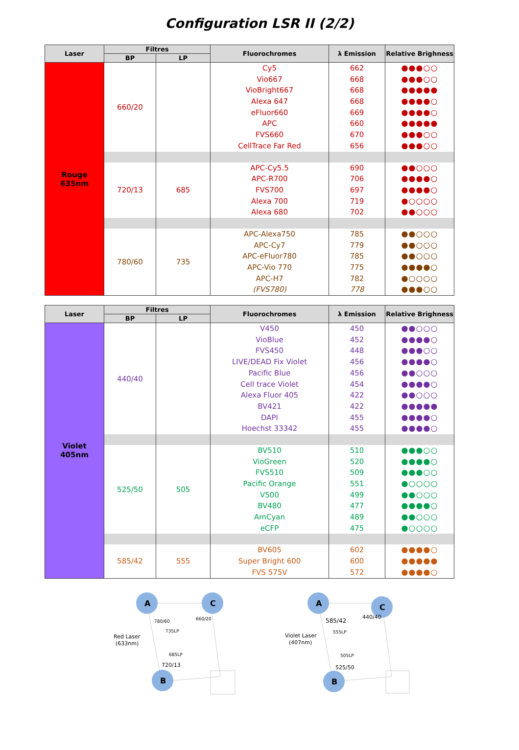Configuration LSR II (2/2)
| Laser | Filtres | | Fluorochromes | λ Emission | Relative Brighness |
| --- | --- | --- | --- | --- | --- |
| | BP | LP | | | |
| Rouge 635nm | 660/20 | | Cy5 Vio667 VioBright667 Alexa 647 eFluor660 APC FVS660 CellTrace Far Red | 662 668 668 668 669 660 670 656 | ●●●○○ ●●●○○ ●●●●● ●●●●○ ●●●●○ ●●●●● ●●●○○ ●●●○○ |
| | 720/13 | 685 | APC-Cy5.5 APC-R700 FVS700 Alexa 700 Alexa 680 | 690 706 697 719 702 | ●●○○○ ●●●●○ ●●●●○ ●○○○○ ●●○○○ |
| | 780/60 | 735 | APC-Alexa750 APC-Cy7 APC-eFluor780 APC-Vio 770 APC-H7 (FVS780) | 785 779 785 775 782 778 | ●●○○○ ●●○○○ ●●○○○ ●●●●○ ●○○○○ ●●●○○ |
| Laser | Filtres | | Fluorochromes | λ Emission | Relative Brighness |
| --- | --- | --- | --- | --- | --- |
| | BP | LP | | | |
| Violet 405nm | 440/40 | | V450 VioBlue FVS450 LIVE/DEAD Fix Violet Pacific Blue Cell trace Violet Alexa Fluor 405 BV421 DAPI Hoechst 33342 | 450 452 448 456 456 454 422 422 455 455 | ●●○○○ ●●●●○ ●●●○○ ●●●●○ ●●○○○ ●●●●○ ●●○○○ ●●●●● ●●●●○ ●●●●○ |
| | 525/50 | 505 | BV510 VioGreen FVS510 Pacific Orange V500 BV480 AmCyan eCFP | 510 520 509 551 499 477 489 475 | ●●●○○ ●●●●○ ●●●○○ ●○○○○ ●●○○○ ●●●●○ ●●○○○ ●○○○○ |
| | 585/42 | 555 | BV605 Super Bright 600 FVS 575V | 602 600 572 | ●●●●○ ●●●●● ●●●●○ |
A
C
B
Red Laser
(633nm)
780/60
735LP
660/20
685LP
720/13
A
C
B
Violet Laser
(407nm)
585/42
555LP
440/40
505LP
525/50